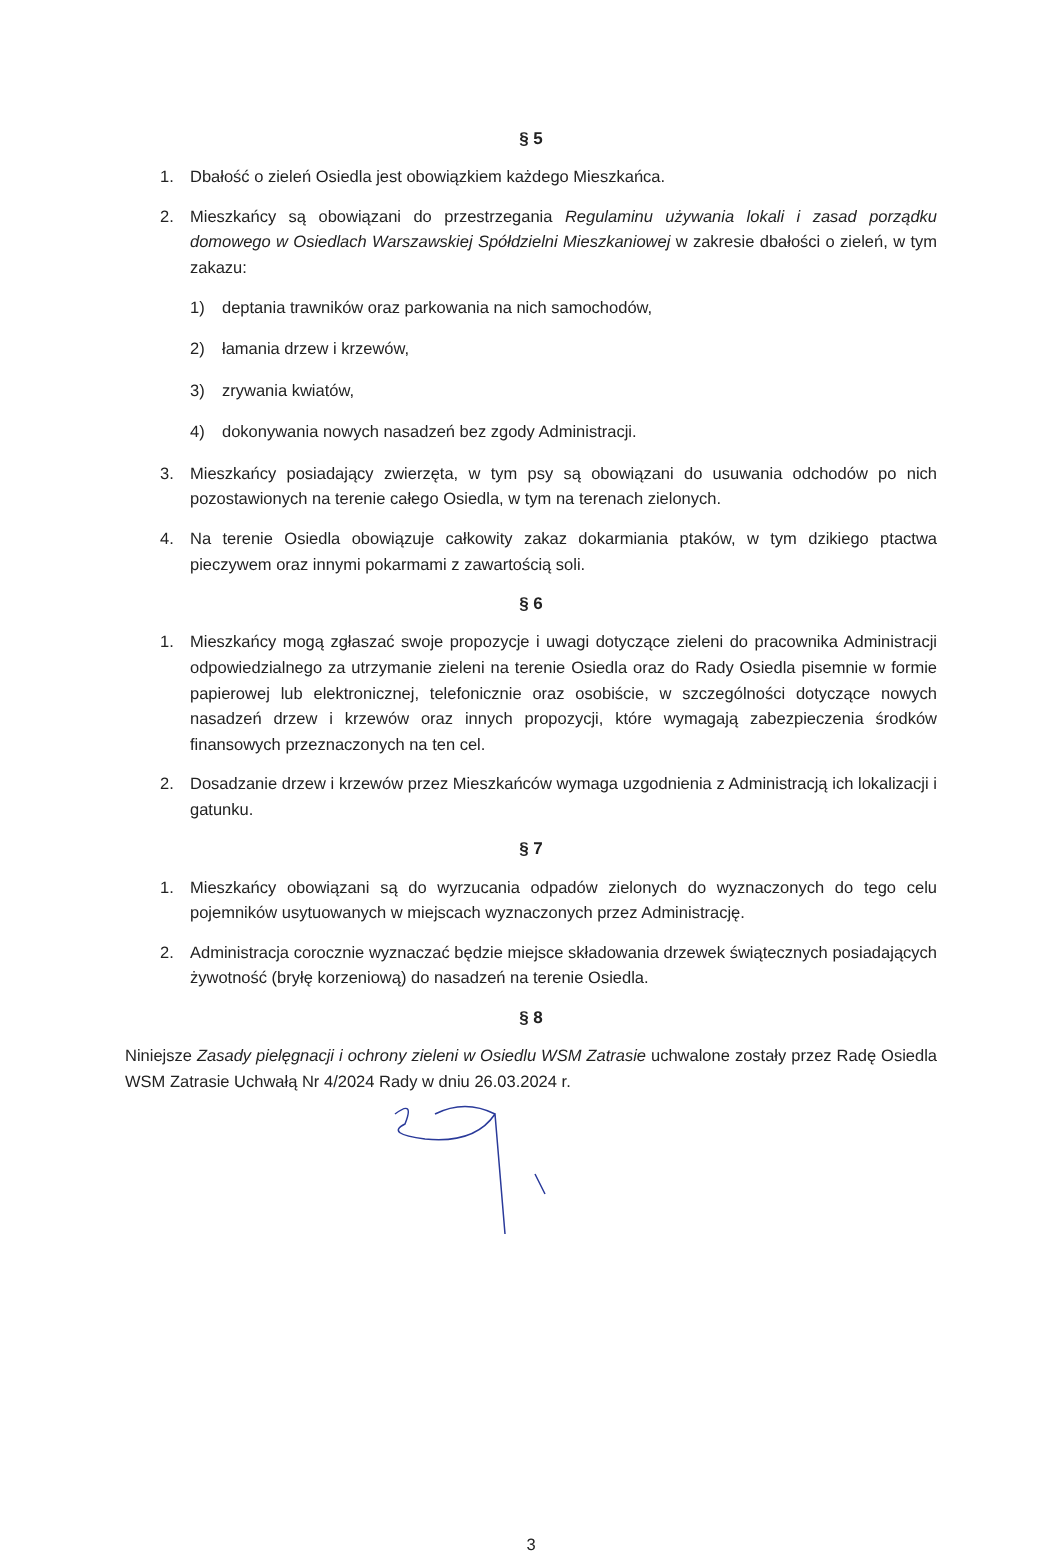§ 5
1. Dbałość o zieleń Osiedla jest obowiązkiem każdego Mieszkańca.
2. Mieszkańcy są obowiązani do przestrzegania Regulaminu używania lokali i zasad porządku domowego w Osiedlach Warszawskiej Spółdzielni Mieszkaniowej w zakresie dbałości o zieleń, w tym zakazu:
1) deptania trawników oraz parkowania na nich samochodów,
2) łamania drzew i krzewów,
3) zrywania kwiatów,
4) dokonywania nowych nasadzeń bez zgody Administracji.
3. Mieszkańcy posiadający zwierzęta, w tym psy są obowiązani do usuwania odchodów po nich pozostawionych na terenie całego Osiedla, w tym na terenach zielonych.
4. Na terenie Osiedla obowiązuje całkowity zakaz dokarmiania ptaków, w tym dzikiego ptactwa pieczywem oraz innymi pokarmami z zawartością soli.
§ 6
1. Mieszkańcy mogą zgłaszać swoje propozycje i uwagi dotyczące zieleni do pracownika Administracji odpowiedzialnego za utrzymanie zieleni na terenie Osiedla oraz do Rady Osiedla pisemnie w formie papierowej lub elektronicznej, telefonicznie oraz osobiście, w szczególności dotyczące nowych nasadzeń drzew i krzewów oraz innych propozycji, które wymagają zabezpieczenia środków finansowych przeznaczonych na ten cel.
2. Dosadzanie drzew i krzewów przez Mieszkańców wymaga uzgodnienia z Administracją ich lokalizacji i gatunku.
§ 7
1. Mieszkańcy obowiązani są do wyrzucania odpadów zielonych do wyznaczonych do tego celu pojemników usytuowanych w miejscach wyznaczonych przez Administrację.
2. Administracja corocznie wyznaczać będzie miejsce składowania drzewek świątecznych posiadających żywotność (bryłę korzeniową) do nasadzeń na terenie Osiedla.
§ 8
Niniejsze Zasady pielęgnacji i ochrony zieleni w Osiedlu WSM Zatrasie uchwalone zostały przez Radę Osiedla WSM Zatrasie Uchwałą Nr 4/2024 Rady w dniu 26.03.2024 r.
3